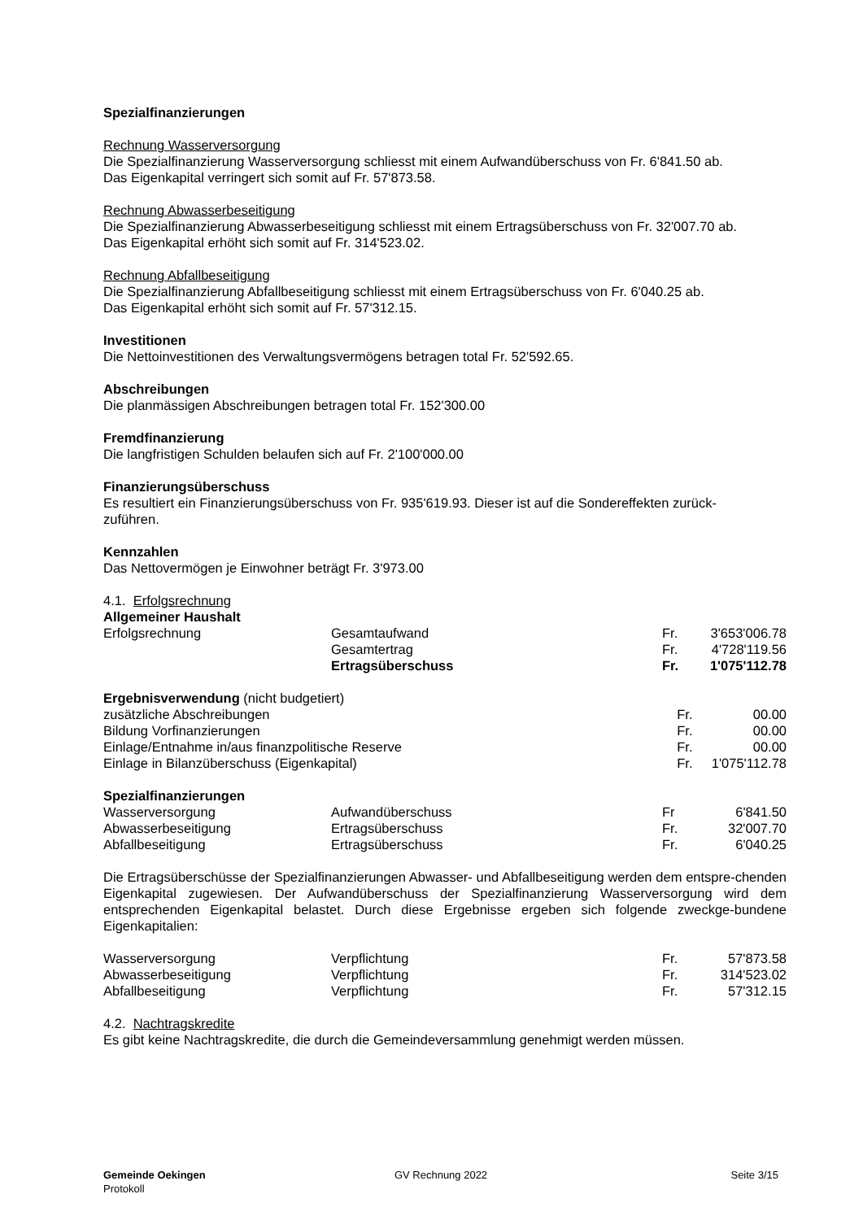Spezialfinanzierungen
Rechnung Wasserversorgung
Die Spezialfinanzierung Wasserversorgung schliesst mit einem Aufwandüberschuss von Fr. 6'841.50 ab.
Das Eigenkapital verringert sich somit auf Fr. 57'873.58.
Rechnung Abwasserbeseitigung
Die Spezialfinanzierung Abwasserbeseitigung schliesst mit einem Ertragsüberschuss von Fr. 32'007.70 ab.
Das Eigenkapital erhöht sich somit auf Fr. 314'523.02.
Rechnung Abfallbeseitigung
Die Spezialfinanzierung Abfallbeseitigung schliesst mit einem Ertragsüberschuss von Fr. 6'040.25 ab.
Das Eigenkapital erhöht sich somit auf Fr. 57'312.15.
Investitionen
Die Nettoinvestitionen des Verwaltungsvermögens betragen total Fr. 52'592.65.
Abschreibungen
Die planmässigen Abschreibungen betragen total Fr. 152'300.00
Fremdfinanzierung
Die langfristigen Schulden belaufen sich auf Fr. 2'100'000.00
Finanzierungsüberschuss
Es resultiert ein Finanzierungsüberschuss von Fr. 935'619.93. Dieser ist auf die Sondereffekten zurück-
zuführen.
Kennzahlen
Das Nettovermögen je Einwohner beträgt Fr. 3'973.00
4.1. Erfolgsrechnung
Allgemeiner Haushalt
| Erfolgsrechnung | Gesamtaufwand | Fr. | 3'653'006.78 |
| | Gesamtertrag | Fr. | 4'728'119.56 |
| | Ertragsüberschuss | Fr. | 1'075'112.78 |
Ergebnisverwendung (nicht budgetiert)
| zusätzliche Abschreibungen | Fr. | 00.00 |
| Bildung Vorfinanzierungen | Fr. | 00.00 |
| Einlage/Entnahme in/aus finanzpolitische Reserve | Fr. | 00.00 |
| Einlage in Bilanzüberschuss (Eigenkapital) | Fr. | 1'075'112.78 |
Spezialfinanzierungen
| Wasserversorgung | Aufwandüberschuss | Fr | 6'841.50 |
| Abwasserbeseitigung | Ertragsüberschuss | Fr. | 32'007.70 |
| Abfallbeseitigung | Ertragsüberschuss | Fr. | 6'040.25 |
Die Ertragsüberschüsse der Spezialfinanzierungen Abwasser- und Abfallbeseitigung werden dem entspre-chenden Eigenkapital zugewiesen. Der Aufwandüberschuss der Spezialfinanzierung Wasserversorgung wird dem entsprechenden Eigenkapital belastet. Durch diese Ergebnisse ergeben sich folgende zweckge-bundene Eigenkapitalien:
| Wasserversorgung | Verpflichtung | Fr. | 57'873.58 |
| Abwasserbeseitigung | Verpflichtung | Fr. | 314'523.02 |
| Abfallbeseitigung | Verpflichtung | Fr. | 57'312.15 |
4.2. Nachtragskredite
Es gibt keine Nachtragskredite, die durch die Gemeindeversammlung genehmigt werden müssen.
Gemeinde Oekingen
Protokoll
GV Rechnung 2022 Seite 3/15